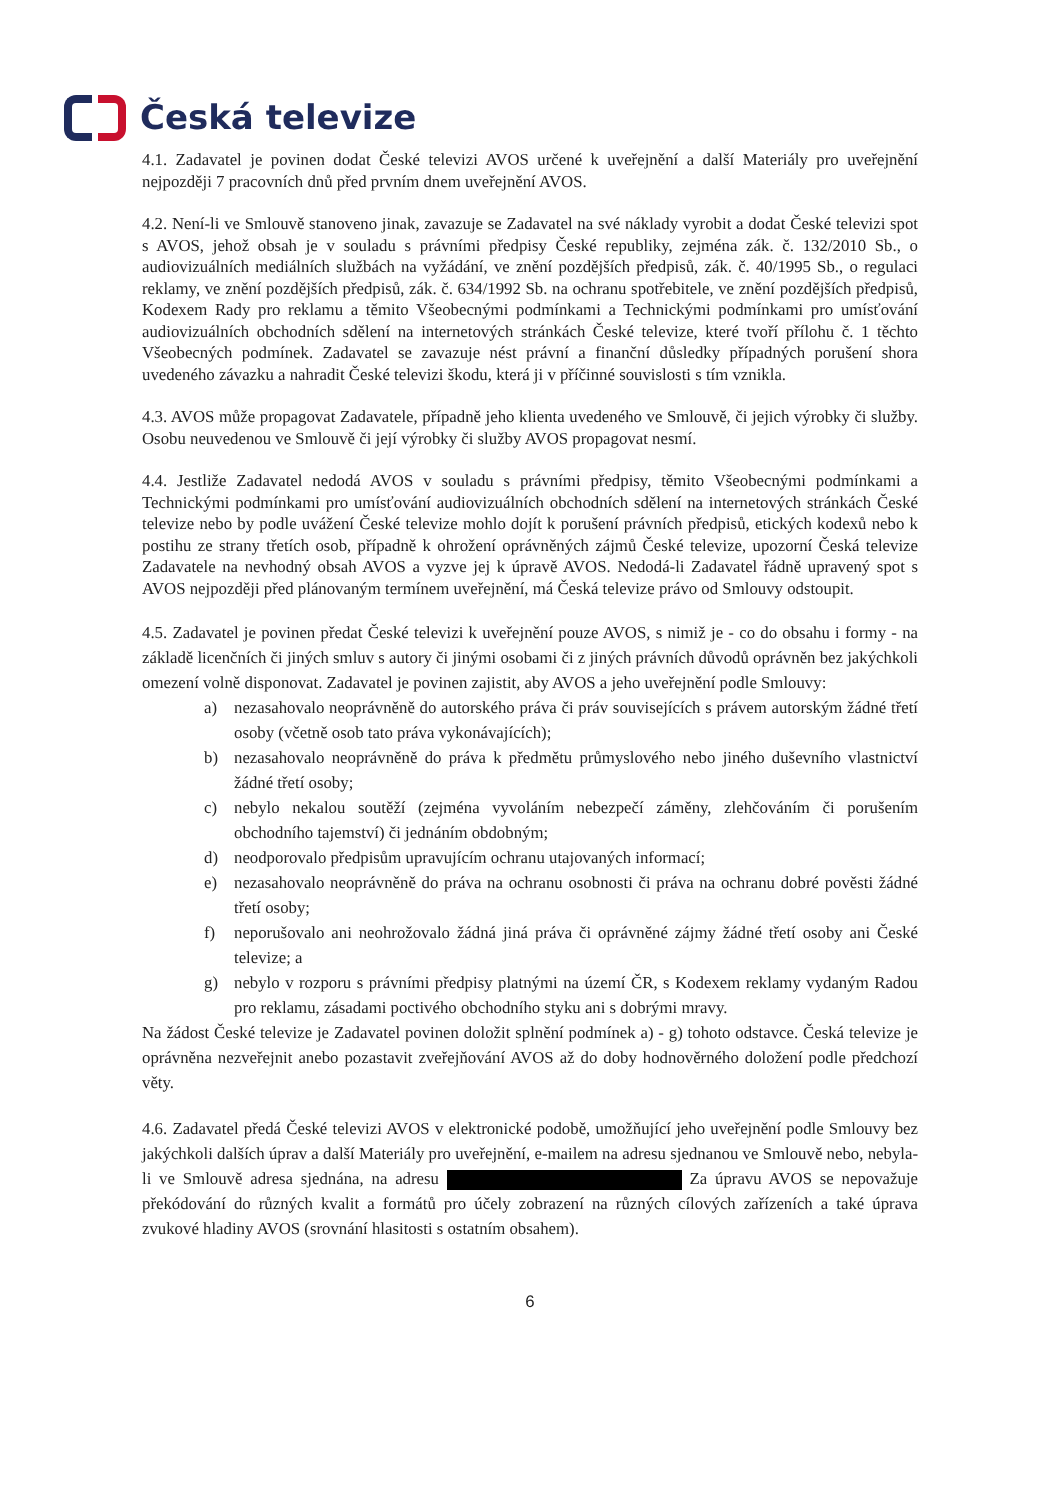Česká televize
4.1. Zadavatel je povinen dodat České televizi AVOS určené k uveřejnění a další Materiály pro uveřejnění nejpozději 7 pracovních dnů před prvním dnem uveřejnění AVOS.
4.2. Není-li ve Smlouvě stanoveno jinak, zavazuje se Zadavatel na své náklady vyrobit a dodat České televizi spot s AVOS, jehož obsah je v souladu s právními předpisy České republiky, zejména zák. č. 132/2010 Sb., o audiovizuálních mediálních službách na vyžádání, ve znění pozdějších předpisů, zák. č. 40/1995 Sb., o regulaci reklamy, ve znění pozdějších předpisů, zák. č. 634/1992 Sb. na ochranu spotřebitele, ve znění pozdějších předpisů, Kodexem Rady pro reklamu a těmito Všeobecnými podmínkami a Technickými podmínkami pro umísťování audiovizuálních obchodních sdělení na internetových stránkách České televize, které tvoří přílohu č. 1 těchto Všeobecných podmínek. Zadavatel se zavazuje nést právní a finanční důsledky případných porušení shora uvedeného závazku a nahradit České televizi škodu, která ji v příčinné souvislosti s tím vznikla.
4.3. AVOS může propagovat Zadavatele, případně jeho klienta uvedeného ve Smlouvě, či jejich výrobky či služby. Osobu neuvedenou ve Smlouvě či její výrobky či služby AVOS propagovat nesmí.
4.4. Jestliže Zadavatel nedodá AVOS v souladu s právními předpisy, těmito Všeobecnými podmínkami a Technickými podmínkami pro umísťování audiovizuálních obchodních sdělení na internetových stránkách České televize nebo by podle uvážení České televize mohlo dojít k porušení právních předpisů, etických kodexů nebo k postihu ze strany třetích osob, případně k ohrožení oprávněných zájmů České televize, upozorní Česká televize Zadavatele na nevhodný obsah AVOS a vyzve jej k úpravě AVOS. Nedodá-li Zadavatel řádně upravený spot s AVOS nejpozději před plánovaným termínem uveřejnění, má Česká televize právo od Smlouvy odstoupit.
4.5. Zadavatel je povinen předat České televizi k uveřejnění pouze AVOS, s nimiž je - co do obsahu i formy - na základě licenčních či jiných smluv s autory či jinými osobami či z jiných právních důvodů oprávněn bez jakýchkoli omezení volně disponovat. Zadavatel je povinen zajistit, aby AVOS a jeho uveřejnění podle Smlouvy:
a) nezasahovalo neoprávněně do autorského práva či práv souvisejících s právem autorským žádné třetí osoby (včetně osob tato práva vykonávajících);
b) nezasahovalo neoprávněně do práva k předmětu průmyslového nebo jiného duševního vlastnictví žádné třetí osoby;
c) nebylo nekalou soutěží (zejména vyvoláním nebezpečí záměny, zlehčováním či porušením obchodního tajemství) či jednáním obdobným;
d) neodporovalo předpisům upravujícím ochranu utajovaných informací;
e) nezasahovalo neoprávněně do práva na ochranu osobnosti či práva na ochranu dobré pověsti žádné třetí osoby;
f) neporušovalo ani neohrožovalo žádná jiná práva či oprávněné zájmy žádné třetí osoby ani České televize; a
g) nebylo v rozporu s právními předpisy platnými na území ČR, s Kodexem reklamy vydaným Radou pro reklamu, zásadami poctivého obchodního styku ani s dobrými mravy.
Na žádost České televize je Zadavatel povinen doložit splnění podmínek a) - g) tohoto odstavce. Česká televize je oprávněna nezveřejnit anebo pozastavit zveřejňování AVOS až do doby hodnověrného doložení podle předchozí věty.
4.6. Zadavatel předá České televizi AVOS v elektronické podobě, umožňující jeho uveřejnění podle Smlouvy bez jakýchkoli dalších úprav a další Materiály pro uveřejnění, e-mailem na adresu sjednanou ve Smlouvě nebo, nebyla-li ve Smlouvě adresa sjednána, na adresu Za úpravu AVOS se nepovažuje překódování do různých kvalit a formátů pro účely zobrazení na různých cílových zařízeních a také úprava zvukové hladiny AVOS (srovnání hlasitosti s ostatním obsahem).
6